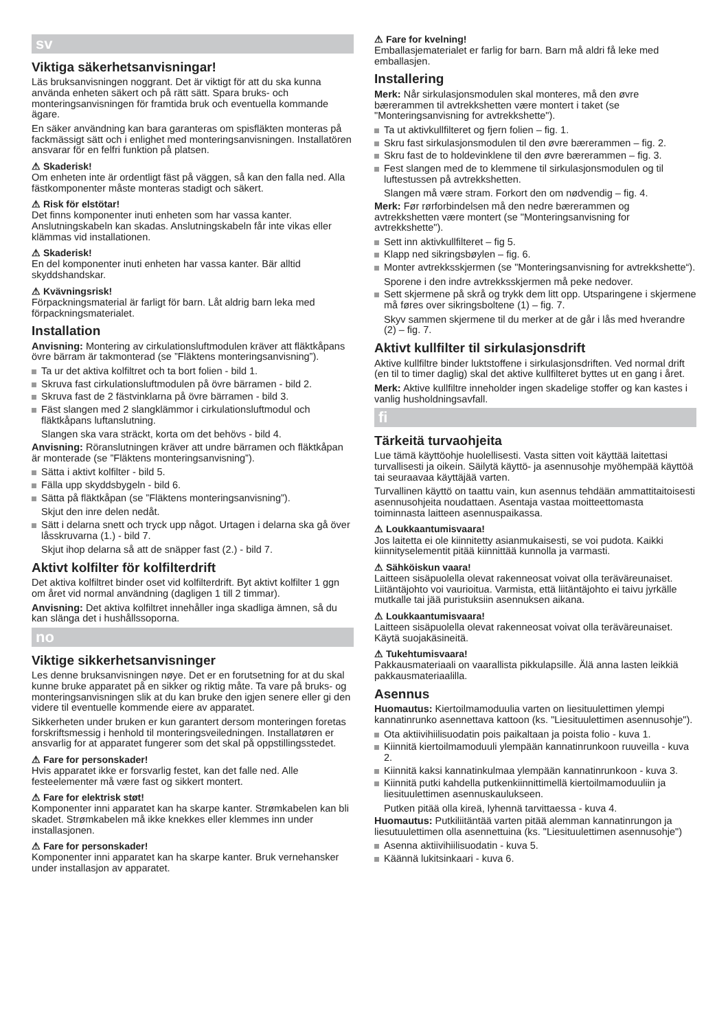sv
Viktiga säkerhetsanvisningar!
Läs bruksanvisningen noggrant. Det är viktigt för att du ska kunna använda enheten säkert och på rätt sätt. Spara bruks- och monteringsanvisningen för framtida bruk och eventuella kommande ägare.
En säker användning kan bara garanteras om spisfläkten monteras på fackmässigt sätt och i enlighet med monteringsanvisningen. Installatören ansvarar för en felfri funktion på platsen.
⚠ Skaderisk!
Om enheten inte är ordentligt fäst på väggen, så kan den falla ned. Alla fästkomponenter måste monteras stadigt och säkert.
⚠ Risk för elstötar!
Det finns komponenter inuti enheten som har vassa kanter. Anslutningskabeln kan skadas. Anslutningskabeln får inte vikas eller klämmas vid installationen.
⚠ Skaderisk!
En del komponenter inuti enheten har vassa kanter. Bär alltid skyddshandskar.
⚠ Kvävningsrisk!
Förpackningsmaterial är farligt för barn. Låt aldrig barn leka med förpackningsmaterialet.
Installation
Anvisning: Montering av cirkulationsluftmodulen kräver att fläktkåpans övre bärram är takmonterad (se ”Fläktens monteringsanvisning”).
Ta ur det aktiva kolfiltret och ta bort folien - bild 1.
Skruva fast cirkulationsluftmodulen på övre bärramen - bild 2.
Skruva fast de 2 fästvinklarna på övre bärramen - bild 3.
Fäst slangen med 2 slangklämmor i cirkulationsluftmodul och fläktkåpans luftanslutning.
Slangen ska vara sträckt, korta om det behövs - bild 4.
Anvisning: Röranslutningen kräver att undre bärramen och fläktkåpan är monterade (se ”Fläktens monteringsanvisning”).
Sätta i aktivt kolfilter - bild 5.
Fälla upp skyddsbygeln - bild 6.
Sätta på fläktkåpan (se ”Fläktens monteringsanvisning”).
Skjut den inre delen nedåt.
Sätt i delarna snett och tryck upp något. Urtagen i delarna ska gå över låsskruvarna (1.) - bild 7.
Skjut ihop delarna så att de snäpper fast (2.) - bild 7.
Aktivt kolfilter för kolfilterdrift
Det aktiva kolfiltret binder oset vid kolfilterdrift. Byt aktivt kolfilter 1 ggn om året vid normal användning (dagligen 1 till 2 timmar).
Anvisning: Det aktiva kolfiltret innehåller inga skadliga ämnen, så du kan slänga det i hushållssoporna.
no
Viktige sikkerhetsanvisninger
Les denne bruksanvisningen nøye. Det er en forutsetning for at du skal kunne bruke apparatet på en sikker og riktig måte. Ta vare på bruks- og monteringsanvisningen slik at du kan bruke den igjen senere eller gi den videre til eventuelle kommende eiere av apparatet.
Sikkerheten under bruken er kun garantert dersom monteringen foretas forskriftsmessig i henhold til monteringsveiledningen. Installatøren er ansvarlig for at apparatet fungerer som det skal på oppstillingsstedet.
⚠ Fare for personskader!
Hvis apparatet ikke er forsvarlig festet, kan det falle ned. Alle festeelementer må være fast og sikkert montert.
⚠ Fare for elektrisk støt!
Komponenter inni apparatet kan ha skarpe kanter. Strømkabelen kan bli skadet. Strømkabelen må ikke knekkes eller klemmes inn under installasjonen.
⚠ Fare for personskader!
Komponenter inni apparatet kan ha skarpe kanter. Bruk vernehansker under installasjon av apparatet.
⚠ Fare for kvelning!
Emballasjematerialet er farlig for barn. Barn må aldri få leke med emballasjen.
Installering
Merk: Når sirkulasjonsmodulen skal monteres, må den øvre bærerammen til avtrekkshetten være montert i taket (se "Monteringsanvisning for avtrekkshette").
Ta ut aktivkullfilteret og fjern folien – fig. 1.
Skru fast sirkulasjonsmodulen til den øvre bærerammen – fig. 2.
Skru fast de to holdevinklene til den øvre bærerammen – fig. 3.
Fest slangen med de to klemmene til sirkulasjonsmodulen og til luftestussen på avtrekkshetten.
Slangen må være stram. Forkort den om nødvendig – fig. 4.
Merk: Før rørforbindelsen må den nedre bærerammen og avtrekkshetten være montert (se "Monteringsanvisning for avtrekkshette").
Sett inn aktivkullfilteret – fig 5.
Klapp ned sikringsbøylen – fig. 6.
Monter avtrekksskjermen (se "Monteringsanvisning for avtrekkshette“).
Sporene i den indre avtrekksskjermen må peke nedover.
Sett skjermene på skrå og trykk dem litt opp. Utsparingene i skjermene må føres over sikringsboltene (1) – fig. 7.
Skyv sammen skjermene til du merker at de går i lås med hverandre (2) – fig. 7.
Aktivt kullfilter til sirkulasjonsdrift
Aktive kullfiltre binder luktstoffene i sirkulasjonsdriften. Ved normal drift (en til to timer daglig) skal det aktive kullfilteret byttes ut en gang i året.
Merk: Aktive kullfiltre inneholder ingen skadelige stoffer og kan kastes i vanlig husholdningsavfall.
fi
Tärkeitä turvaohjeita
Lue tämä käyttöohje huolellisesti. Vasta sitten voit käyttää laitettasi turvallisesti ja oikein. Säilytä käyttö- ja asennusohje myöhempää käyttöä tai seuraavaa käyttäjää varten.
Turvallinen käyttö on taattu vain, kun asennus tehdään ammattitaitoisesti asennusohjeita noudattaen. Asentaja vastaa moitteettomasta toiminnasta laitteen asennuspaikassa.
⚠ Loukkaantumisvaara!
Jos laitetta ei ole kiinnitetty asianmukaisesti, se voi pudota. Kaikki kiinnityselementit pitää kiinnittää kunnolla ja varmasti.
⚠ Sähköiskun vaara!
Laitteen sisäpuolella olevat rakenneosat voivat olla teräväreunaiset. Liitäntäjohto voi vaurioitua. Varmista, että liitäntäjohto ei taivu jyrkälle mutkalle tai jää puristuksiin asennuksen aikana.
⚠ Loukkaantumisvaara!
Laitteen sisäpuolella olevat rakenneosat voivat olla teräväreunaiset. Käytä suojakäsineitä.
⚠ Tukehtumisvaara!
Pakkausmateriaali on vaarallista pikkulapsille. Älä anna lasten leikkiä pakkausmateriaalilla.
Asennus
Huomautus: Kiertoilmamoduulia varten on liesituulettimen ylempi kannatinrunko asennettava kattoon (ks. "Liesituulettimen asennusohje").
Ota aktiivihiilisuodatin pois paikaltaan ja poista folio - kuva 1.
Kiinnitä kiertoilmamoduuli ylempään kannatinrunkoon ruuveilla - kuva 2.
Kiinnitä kaksi kannatinkulmaa ylempään kannatinrunkoon - kuva 3.
Kiinnitä putki kahdella putkenkiinnittimellä kiertoilmamoduuliin ja liesituulettimen asennuskaulukseen.
Putken pitää olla kireä, lyhennä tarvittaessa - kuva 4.
Huomautus: Putkiliitäntää varten pitää alemman kannatinrungon ja liesutuulettimen olla asennettuina (ks. "Liesituulettimen asennusohje")
Asenna aktiivihiilisuodatin - kuva 5.
Käännä lukitsinkaari - kuva 6.